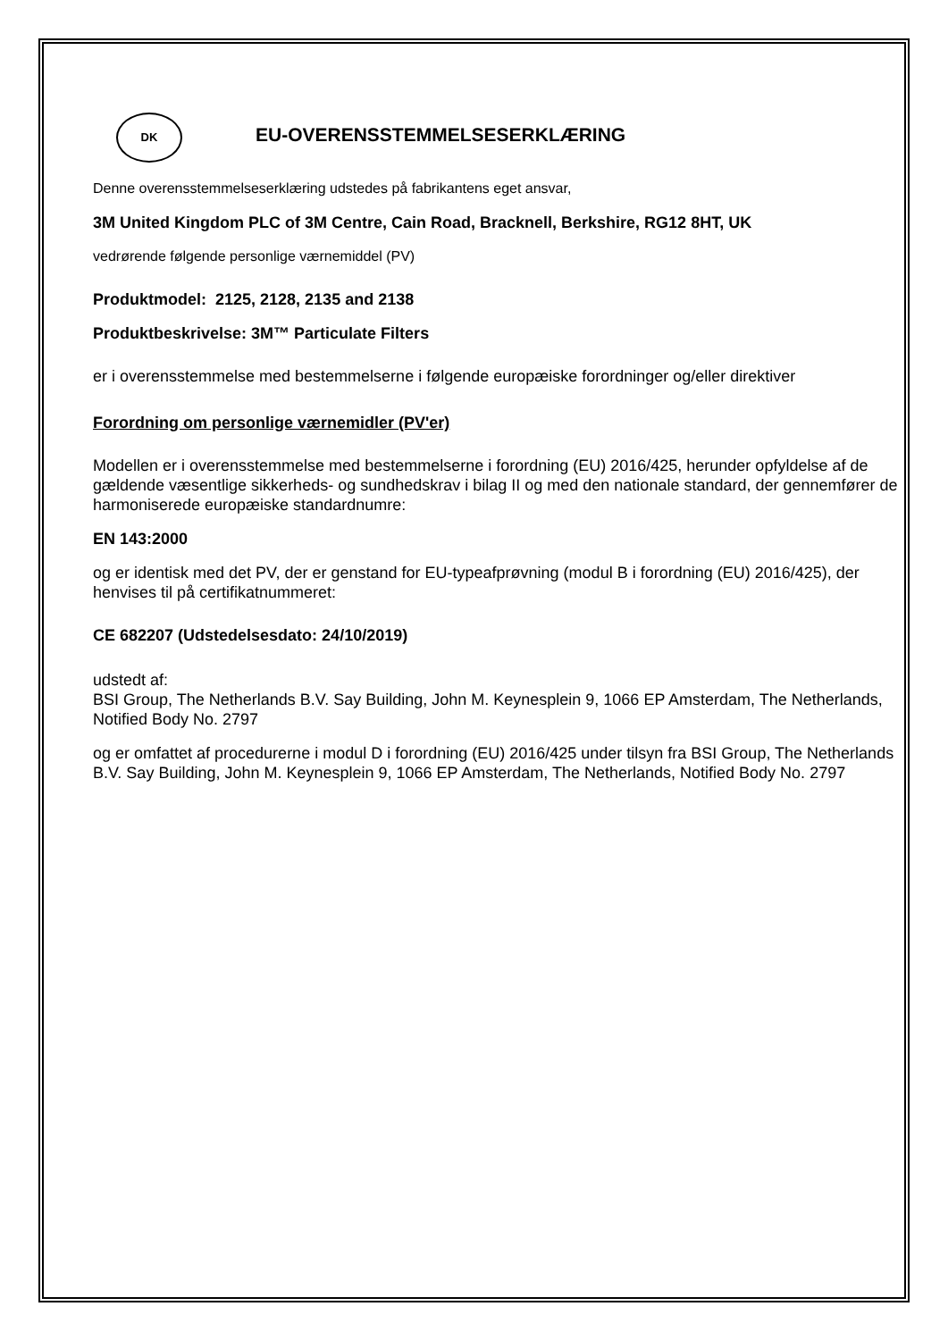DK
EU-OVERENSSTEMMELSESERKLÆRING
Denne overensstemmelseserklæring udstedes på fabrikantens eget ansvar,
3M United Kingdom PLC of 3M Centre, Cain Road, Bracknell, Berkshire, RG12 8HT, UK
vedrørende følgende personlige værnemiddel (PV)
Produktmodel: 2125, 2128, 2135 and 2138
Produktbeskrivelse: 3M™ Particulate Filters
er i overensstemmelse med bestemmelserne i følgende europæiske forordninger og/eller direktiver
Forordning om personlige værnemidler (PV'er)
Modellen er i overensstemmelse med bestemmelserne i forordning (EU) 2016/425, herunder opfyldelse af de gældende væsentlige sikkerheds- og sundhedskrav i bilag II og med den nationale standard, der gennemfører de harmoniserede europæiske standardnumre:
EN 143:2000
og er identisk med det PV, der er genstand for EU-typeafprøvning (modul B i forordning (EU) 2016/425), der henvises til på certifikatnummeret:
CE 682207 (Udstedelsesdato: 24/10/2019)
udstedt af:
BSI Group, The Netherlands B.V. Say Building, John M. Keynesplein 9, 1066 EP Amsterdam, The Netherlands, Notified Body No. 2797
og er omfattet af procedurerne i modul D i forordning (EU) 2016/425 under tilsyn fra BSI Group, The Netherlands B.V. Say Building, John M. Keynesplein 9, 1066 EP Amsterdam, The Netherlands, Notified Body No. 2797